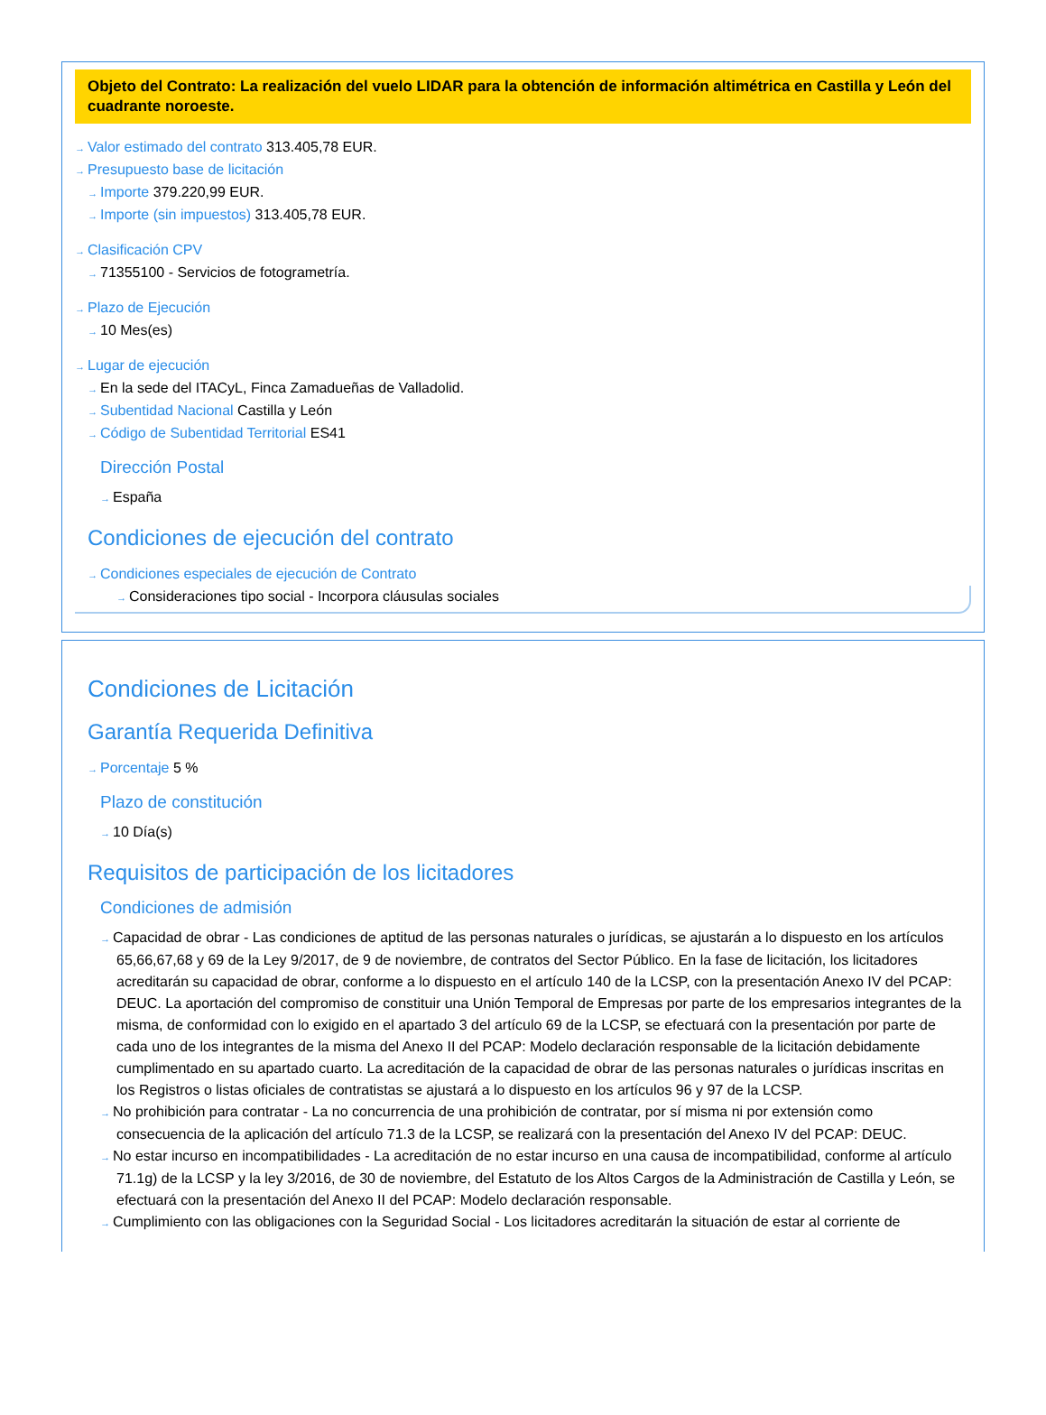Objeto del Contrato: La realización del vuelo LIDAR para la obtención de información altimétrica en Castilla y León del cuadrante noroeste.
→ Valor estimado del contrato 313.405,78 EUR.
→ Presupuesto base de licitación
→ Importe 379.220,99 EUR.
→ Importe (sin impuestos) 313.405,78 EUR.
→ Clasificación CPV
→ 71355100 - Servicios de fotogrametría.
→ Plazo de Ejecución
→ 10 Mes(es)
→ Lugar de ejecución
→ En la sede del ITACyL, Finca Zamadueñas de Valladolid.
→ Subentidad Nacional Castilla y León
→ Código de Subentidad Territorial ES41
Dirección Postal
→ España
Condiciones de ejecución del contrato
→ Condiciones especiales de ejecución de Contrato
→ Consideraciones tipo social - Incorpora cláusulas sociales
Condiciones de Licitación
Garantía Requerida Definitiva
→ Porcentaje 5 %
Plazo de constitución
→ 10 Día(s)
Requisitos de participación de los licitadores
Condiciones de admisión
→ Capacidad de obrar - Las condiciones de aptitud de las personas naturales o jurídicas, se ajustarán a lo dispuesto en los artículos 65,66,67,68 y 69 de la Ley 9/2017, de 9 de noviembre, de contratos del Sector Público. En la fase de licitación, los licitadores acreditarán su capacidad de obrar, conforme a lo dispuesto en el artículo 140 de la LCSP, con la presentación Anexo IV del PCAP: DEUC. La aportación del compromiso de constituir una Unión Temporal de Empresas por parte de los empresarios integrantes de la misma, de conformidad con lo exigido en el apartado 3 del artículo 69 de la LCSP, se efectuará con la presentación por parte de cada uno de los integrantes de la misma del Anexo II del PCAP: Modelo declaración responsable de la licitación debidamente cumplimentado en su apartado cuarto. La acreditación de la capacidad de obrar de las personas naturales o jurídicas inscritas en los Registros o listas oficiales de contratistas se ajustará a lo dispuesto en los artículos 96 y 97 de la LCSP.
→ No prohibición para contratar - La no concurrencia de una prohibición de contratar, por sí misma ni por extensión como consecuencia de la aplicación del artículo 71.3 de la LCSP, se realizará con la presentación del Anexo IV del PCAP: DEUC.
→ No estar incurso en incompatibilidades - La acreditación de no estar incurso en una causa de incompatibilidad, conforme al artículo 71.1g) de la LCSP y la ley 3/2016, de 30 de noviembre, del Estatuto de los Altos Cargos de la Administración de Castilla y León, se efectuará con la presentación del Anexo II del PCAP: Modelo declaración responsable.
→ Cumplimiento con las obligaciones con la Seguridad Social - Los licitadores acreditarán la situación de estar al corriente de